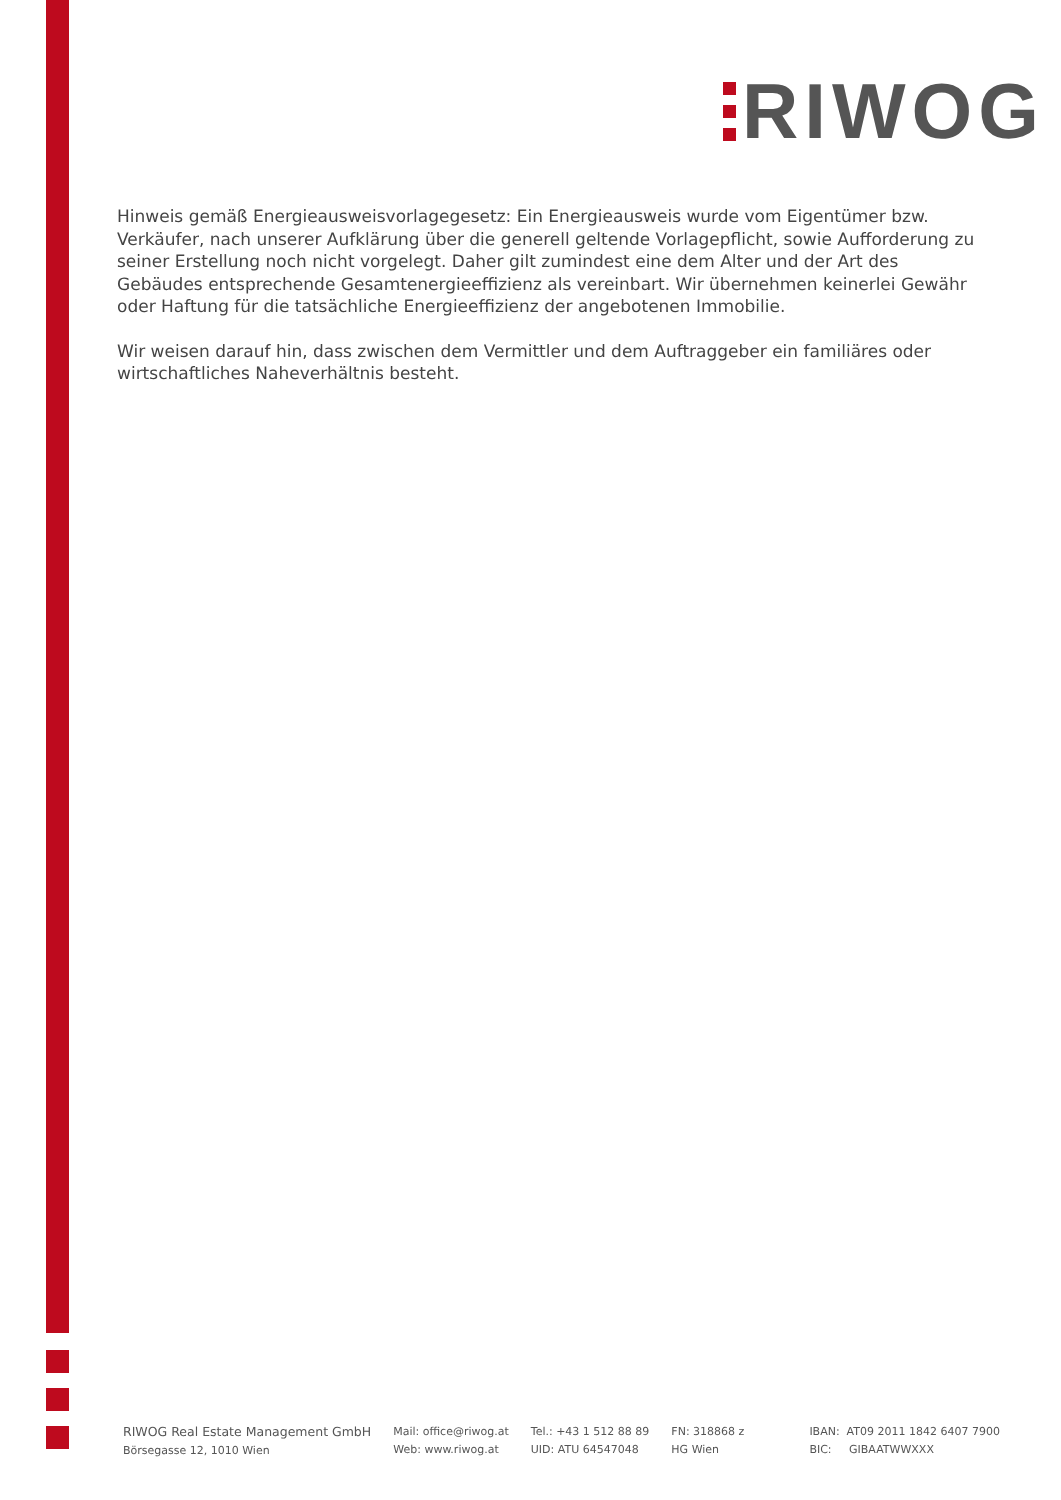RIWOG
Hinweis gemäß Energieausweisvorlagegesetz: Ein Energieausweis wurde vom Eigentümer bzw. Verkäufer, nach unserer Aufklärung über die generell geltende Vorlagepflicht, sowie Aufforderung zu seiner Erstellung noch nicht vorgelegt. Daher gilt zumindest eine dem Alter und der Art des Gebäudes entsprechende Gesamtenergieeffizienz als vereinbart. Wir übernehmen keinerlei Gewähr oder Haftung für die tatsächliche Energieeffizienz der angebotenen Immobilie.
Wir weisen darauf hin, dass zwischen dem Vermittler und dem Auftraggeber ein familiäres oder wirtschaftliches Naheverhältnis besteht.
RIWOG Real Estate Management GmbH
Börsegasse 12, 1010 Wien
Mail: office@riwog.at
Web: www.riwog.at
Tel.: +43 1 512 88 89
UID: ATU 64547048
FN: 318868 z
HG Wien
IBAN: AT09 2011 1842 6407 7900
BIC: GIBAATWWXXX